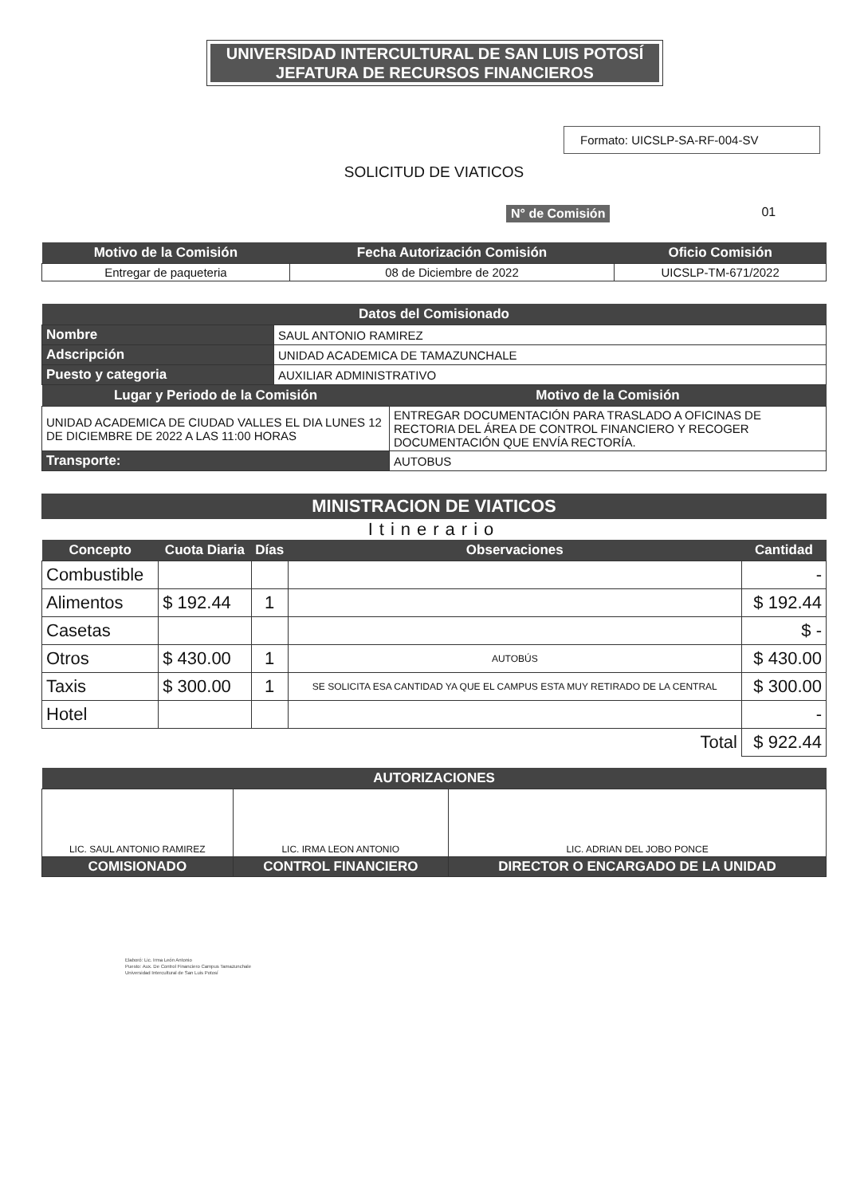UNIVERSIDAD INTERCULTURAL DE SAN LUIS POTOSÍ
JEFATURA DE RECURSOS FINANCIEROS
Formato: UICSLP-SA-RF-004-SV
SOLICITUD DE VIATICOS
N° de Comisión 01
| Motivo de la Comisión | Fecha Autorización Comisión | Oficio Comisión |
| --- | --- | --- |
| Entregar de paqueteria | 08 de Diciembre de 2022 | UICSLP-TM-671/2022 |
| Datos del Comisionado | |
| --- | --- |
| Nombre | SAUL ANTONIO RAMIREZ |
| Adscripción | UNIDAD ACADEMICA DE TAMAZUNCHALE |
| Puesto y categoria | AUXILIAR ADMINISTRATIVO |
| Lugar y Periodo de la Comisión | Motivo de la Comisión |
| --- | --- |
| UNIDAD ACADEMICA DE CIUDAD VALLES EL DIA LUNES 12 DE DICIEMBRE DE 2022 A LAS 11:00 HORAS | ENTREGAR DOCUMENTACIÓN PARA TRASLADO A OFICINAS DE RECTORIA DEL ÁREA DE CONTROL FINANCIERO Y RECOGER DOCUMENTACIÓN QUE ENVÍA RECTORÍA. |
| Transporte: | AUTOBUS |
MINISTRACION DE VIATICOS
Itinerario
| Concepto | Cuota Diaria | Días | Observaciones | Cantidad |
| --- | --- | --- | --- | --- |
| Combustible | | | | - |
| Alimentos | $ 192.44 | 1 | | $ 192.44 |
| Casetas | | | | $ - |
| Otros | $ 430.00 | 1 | AUTOBÚS | $ 430.00 |
| Taxis | $ 300.00 | 1 | SE SOLICITA ESA CANTIDAD YA QUE EL CAMPUS ESTA MUY RETIRADO DE LA CENTRAL | $ 300.00 |
| Hotel | | | | - |
| | | | Total | $ 922.44 |
| AUTORIZACIONES | | |
| --- | --- | --- |
| LIC. SAUL ANTONIO RAMIREZ | LIC. IRMA LEON ANTONIO | LIC. ADRIAN DEL JOBO PONCE |
| COMISIONADO | CONTROL FINANCIERO | DIRECTOR O ENCARGADO DE LA UNIDAD |
Elaboró: Lic. Irma León Antonio
Puesto: Aux. De Control Financiero Campus Tamazunchale
Universidad Intercultural de San Luis Potosí